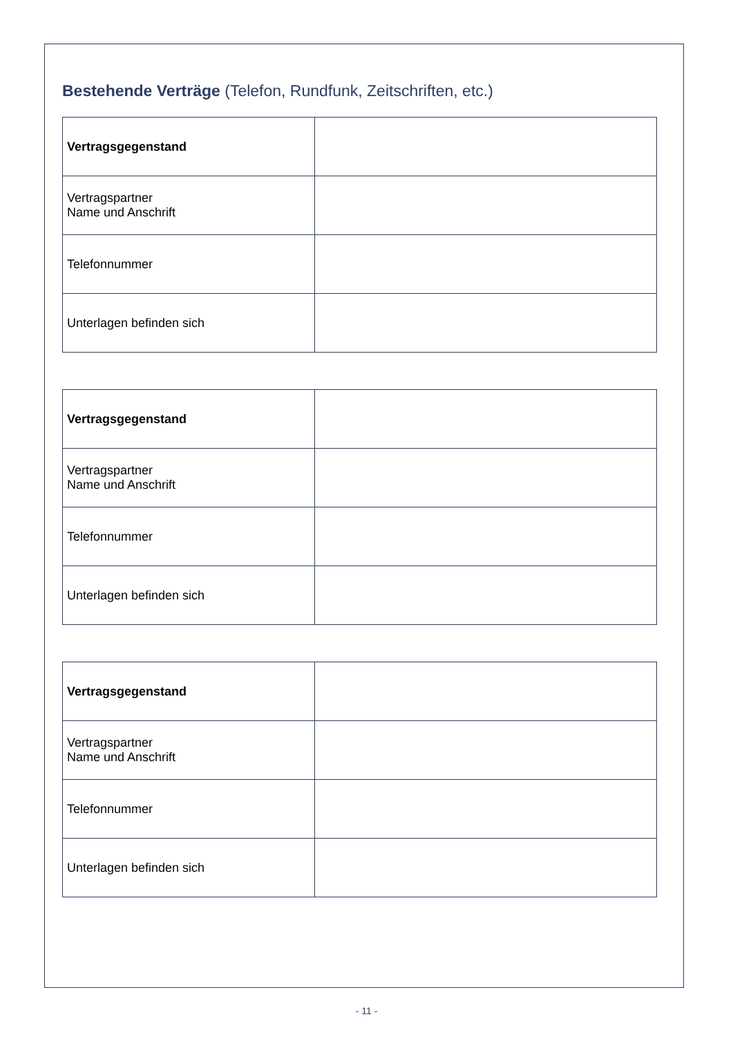Bestehende Verträge (Telefon, Rundfunk, Zeitschriften, etc.)
| Vertragsgegenstand | |
| Vertragspartner Name und Anschrift | |
| Telefonnummer | |
| Unterlagen befinden sich | |
| Vertragsgegenstand | |
| Vertragspartner Name und Anschrift | |
| Telefonnummer | |
| Unterlagen befinden sich | |
| Vertragsgegenstand | |
| Vertragspartner Name und Anschrift | |
| Telefonnummer | |
| Unterlagen befinden sich | |
- 11 -